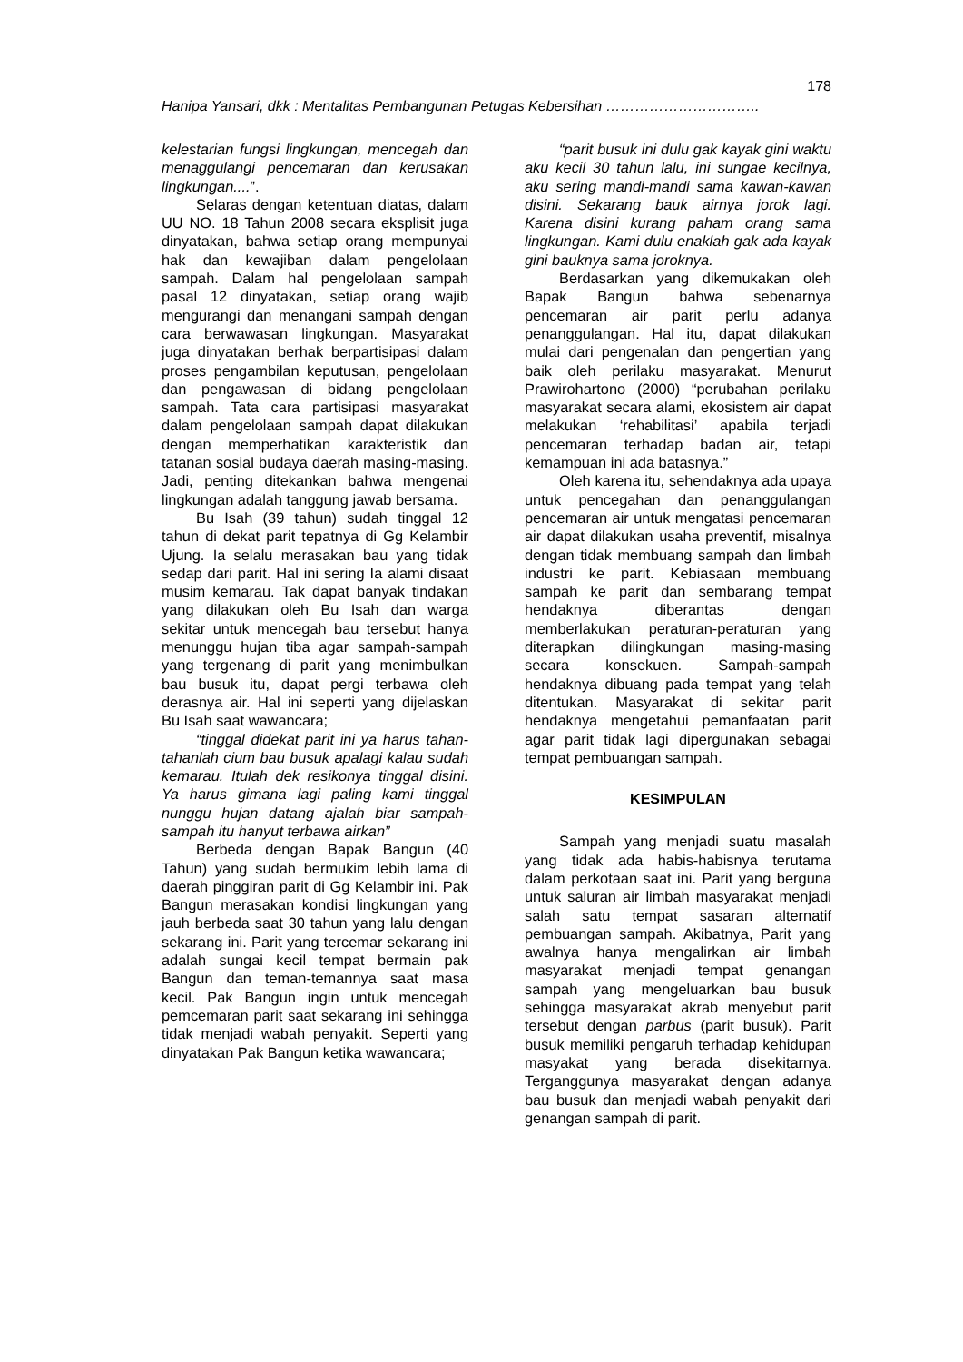178
Hanipa Yansari, dkk : Mentalitas Pembangunan Petugas Kebersihan …………………………..
kelestarian fungsi lingkungan, mencegah dan menaggulangi pencemaran dan kerusakan lingkungan....”.
Selaras dengan ketentuan diatas, dalam UU NO. 18 Tahun 2008 secara eksplisit juga dinyatakan, bahwa setiap orang mempunyai hak dan kewajiban dalam pengelolaan sampah. Dalam hal pengelolaan sampah pasal 12 dinyatakan, setiap orang wajib mengurangi dan menangani sampah dengan cara berwawasan lingkungan. Masyarakat juga dinyatakan berhak berpartisipasi dalam proses pengambilan keputusan, pengelolaan dan pengawasan di bidang pengelolaan sampah. Tata cara partisipasi masyarakat dalam pengelolaan sampah dapat dilakukan dengan memperhatikan karakteristik dan tatanan sosial budaya daerah masing-masing. Jadi, penting ditekankan bahwa mengenai lingkungan adalah tanggung jawab bersama.
Bu Isah (39 tahun) sudah tinggal 12 tahun di dekat parit tepatnya di Gg Kelambir Ujung. Ia selalu merasakan bau yang tidak sedap dari parit. Hal ini sering Ia alami disaat musim kemarau. Tak dapat banyak tindakan yang dilakukan oleh Bu Isah dan warga sekitar untuk mencegah bau tersebut hanya menunggu hujan tiba agar sampah-sampah yang tergenang di parit yang menimbulkan bau busuk itu, dapat pergi terbawa oleh derasnya air. Hal ini seperti yang dijelaskan Bu Isah saat wawancara;
“tinggal didekat parit ini ya harus tahan-tahanlah cium bau busuk apalagi kalau sudah kemarau. Itulah dek resikonya tinggal disini. Ya harus gimana lagi paling kami tinggal nunggu hujan datang ajalah biar sampah-sampah itu hanyut terbawa airkan”
Berbeda dengan Bapak Bangun (40 Tahun) yang sudah bermukim lebih lama di daerah pinggiran parit di Gg Kelambir ini. Pak Bangun merasakan kondisi lingkungan yang jauh berbeda saat 30 tahun yang lalu dengan sekarang ini. Parit yang tercemar sekarang ini adalah sungai kecil tempat bermain pak Bangun dan teman-temannya saat masa kecil. Pak Bangun ingin untuk mencegah pemcemaran parit saat sekarang ini sehingga tidak menjadi wabah penyakit. Seperti yang dinyatakan Pak Bangun ketika wawancara;
“parit busuk ini dulu gak kayak gini waktu aku kecil 30 tahun lalu, ini sungae kecilnya, aku sering mandi-mandi sama kawan-kawan disini. Sekarang bauk airnya jorok lagi. Karena disini kurang paham orang sama lingkungan. Kami dulu enaklah gak ada kayak gini bauknya sama joroknya.
Berdasarkan yang dikemukakan oleh Bapak Bangun bahwa sebenarnya pencemaran air parit perlu adanya penanggulangan. Hal itu, dapat dilakukan mulai dari pengenalan dan pengertian yang baik oleh perilaku masyarakat. Menurut Prawirohartono (2000) “perubahan perilaku masyarakat secara alami, ekosistem air dapat melakukan ‘rehabilitasi’ apabila terjadi pencemaran terhadap badan air, tetapi kemampuan ini ada batasnya.”
Oleh karena itu, sehendaknya ada upaya untuk pencegahan dan penanggulangan pencemaran air untuk mengatasi pencemaran air dapat dilakukan usaha preventif, misalnya dengan tidak membuang sampah dan limbah industri ke parit. Kebiasaan membuang sampah ke parit dan sembarang tempat hendaknya diberantas dengan memberlakukan peraturan-peraturan yang diterapkan dilingkungan masing-masing secara konsekuen. Sampah-sampah hendaknya dibuang pada tempat yang telah ditentukan. Masyarakat di sekitar parit hendaknya mengetahui pemanfaatan parit agar parit tidak lagi dipergunakan sebagai tempat pembuangan sampah.
KESIMPULAN
Sampah yang menjadi suatu masalah yang tidak ada habis-habisnya terutama dalam perkotaan saat ini. Parit yang berguna untuk saluran air limbah masyarakat menjadi salah satu tempat sasaran alternatif pembuangan sampah. Akibatnya, Parit yang awalnya hanya mengalirkan air limbah masyarakat menjadi tempat genangan sampah yang mengeluarkan bau busuk sehingga masyarakat akrab menyebut parit tersebut dengan parbus (parit busuk). Parit busuk memiliki pengaruh terhadap kehidupan masyakat yang berada disekitarnya. Terganggunya masyarakat dengan adanya bau busuk dan menjadi wabah penyakit dari genangan sampah di parit.